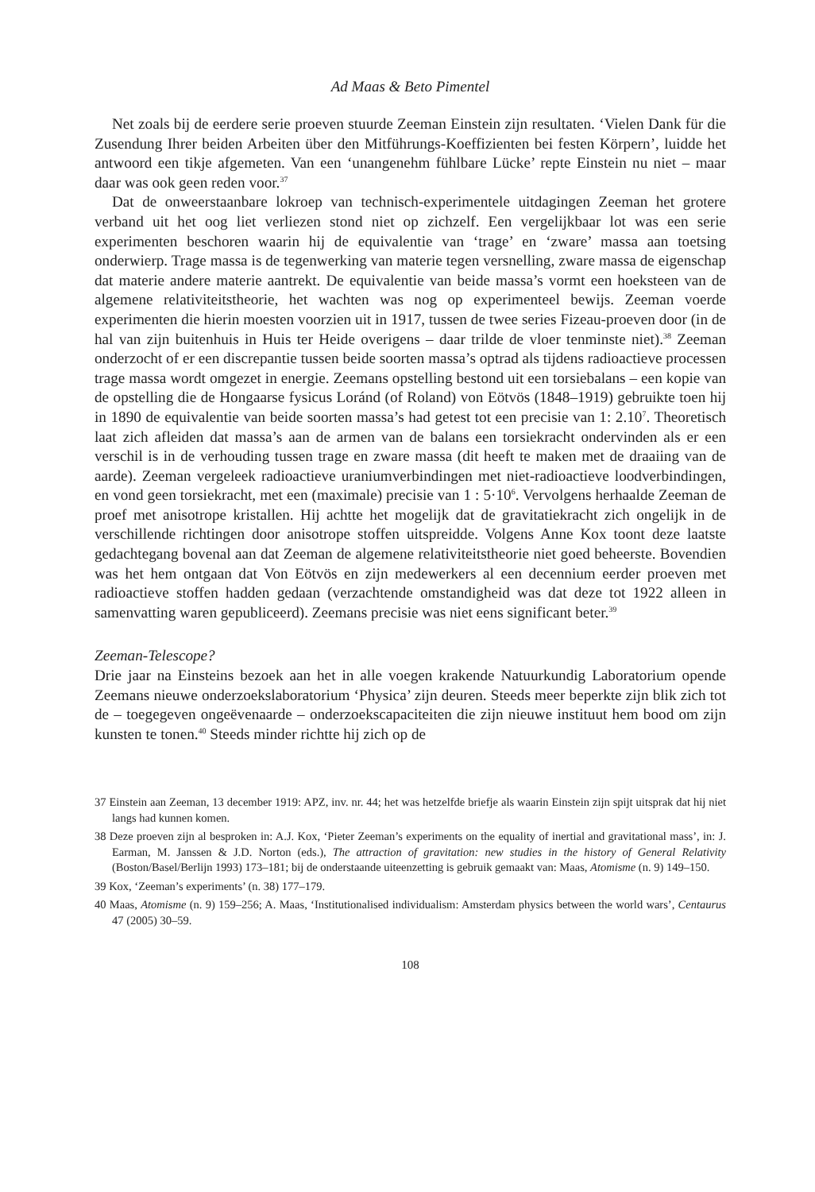Ad Maas & Beto Pimentel
Net zoals bij de eerdere serie proeven stuurde Zeeman Einstein zijn resultaten. ‘Vielen Dank für die Zusendung Ihrer beiden Arbeiten über den Mitführungs-Koeffizienten bei festen Körpern’, luidde het antwoord een tikje afgemeten. Van een ‘unangenehm fühlbare Lücke’ repte Einstein nu niet – maar daar was ook geen reden voor.<sup>37</sup>
Dat de onweerstaanbare lokroep van technisch-experimentele uitdagingen Zeeman het grotere verband uit het oog liet verliezen stond niet op zichzelf. Een vergelijkbaar lot was een serie experimenten beschoren waarin hij de equivalentie van ‘trage’ en ‘zware’ massa aan toetsing onderwierp. Trage massa is de tegenwerking van materie tegen versnelling, zware massa de eigenschap dat materie andere materie aantrekt. De equivalentie van beide massa’s vormt een hoeksteen van de algemene relativiteitstheorie, het wachten was nog op experimenteel bewijs. Zeeman voerde experimenten die hierin moesten voorzien uit in 1917, tussen de twee series Fizeau-proeven door (in de hal van zijn buitenhuis in Huis ter Heide overigens – daar trilde de vloer tenminste niet).<sup>38</sup> Zeeman onderzocht of er een discrepantie tussen beide soorten massa’s optrad als tijdens radioactieve processen trage massa wordt omgezet in energie. Zeemans opstelling bestond uit een torsiebalans – een kopie van de opstelling die de Hongaarse fysicus Loránd (of Roland) von Eötvös (1848–1919) gebruikte toen hij in 1890 de equivalentie van beide soorten massa’s had getest tot een precisie van 1: 2.10<sup>7</sup>. Theoretisch laat zich afleiden dat massa’s aan de armen van de balans een torsiekracht ondervinden als er een verschil is in de verhouding tussen trage en zware massa (dit heeft te maken met de draaiing van de aarde). Zeeman vergeleek radioactieve uraniumverbindingen met niet-radioactieve loodverbindingen, en vond geen torsiekracht, met een (maximale) precisie van 1 : 5·10<sup>6</sup>. Vervolgens herhaalde Zeeman de proef met anisotrope kristallen. Hij achtte het mogelijk dat de gravitatiekracht zich ongelijk in de verschillende richtingen door anisotrope stoffen uitspreidde. Volgens Anne Kox toont deze laatste gedachtegang bovenal aan dat Zeeman de algemene relativiteitstheorie niet goed beheerste. Bovendien was het hem ontgaan dat Von Eötvös en zijn medewerkers al een decennium eerder proeven met radioactieve stoffen hadden gedaan (verzachtende omstandigheid was dat deze tot 1922 alleen in samenvatting waren gepubliceerd). Zeemans precisie was niet eens significant beter.<sup>39</sup>
Zeeman-Telescope?
Drie jaar na Einsteins bezoek aan het in alle voegen krakende Natuurkundig Laboratorium opende Zeemans nieuwe onderzoekslaboratorium ‘Physica’ zijn deuren. Steeds meer beperkte zijn blik zich tot de – toegegeven ongeëvenaarde – onderzoekscapaciteiten die zijn nieuwe instituut hem bood om zijn kunsten te tonen.<sup>40</sup> Steeds minder richtte hij zich op de
37 Einstein aan Zeeman, 13 december 1919: APZ, inv. nr. 44; het was hetzelfde briefje als waarin Einstein zijn spijt uitsprak dat hij niet langs had kunnen komen.
38 Deze proeven zijn al besproken in: A.J. Kox, ‘Pieter Zeeman’s experiments on the equality of inertial and gravitational mass’, in: J. Earman, M. Janssen & J.D. Norton (eds.), The attraction of gravitation: new studies in the history of General Relativity (Boston/Basel/Berlijn 1993) 173–181; bij de onderstaande uiteenzetting is gebruik gemaakt van: Maas, Atomisme (n. 9) 149–150.
39 Kox, ‘Zeeman’s experiments’ (n. 38) 177–179.
40 Maas, Atomisme (n. 9) 159–256; A. Maas, ‘Institutionalised individualism: Amsterdam physics between the world wars’, Centaurus 47 (2005) 30–59.
108